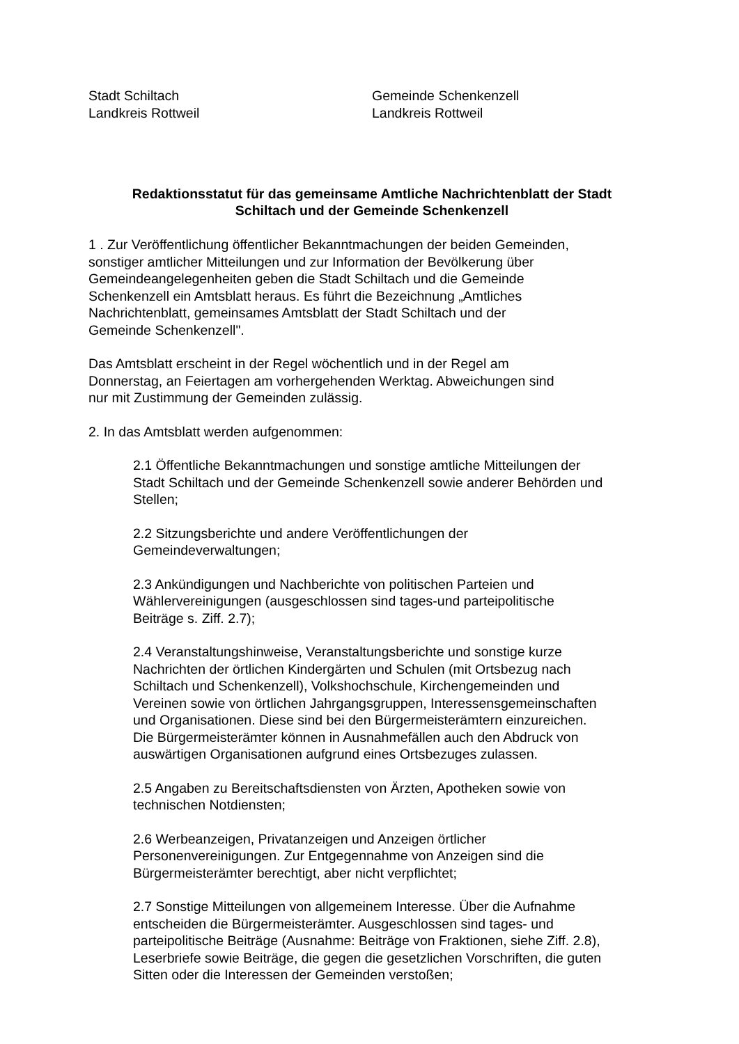Stadt Schiltach
Landkreis Rottweil
Gemeinde Schenkenzell
Landkreis Rottweil
Redaktionsstatut für das gemeinsame Amtliche Nachrichtenblatt der Stadt
Schiltach und der Gemeinde Schenkenzell
1 . Zur Veröffentlichung öffentlicher Bekanntmachungen der beiden Gemeinden,
sonstiger amtlicher Mitteilungen und zur Information der Bevölkerung über
Gemeindeangelegenheiten geben die Stadt Schiltach und die Gemeinde
Schenkenzell ein Amtsblatt heraus. Es führt die Bezeichnung „Amtliches
Nachrichtenblatt, gemeinsames Amtsblatt der Stadt Schiltach und der
Gemeinde Schenkenzell".
Das Amtsblatt erscheint in der Regel wöchentlich und in der Regel am
Donnerstag, an Feiertagen am vorhergehenden Werktag. Abweichungen sind
nur mit Zustimmung der Gemeinden zulässig.
2. In das Amtsblatt werden aufgenommen:
2.1 Öffentliche Bekanntmachungen und sonstige amtliche Mitteilungen der
Stadt Schiltach und der Gemeinde Schenkenzell sowie anderer Behörden und
Stellen;
2.2 Sitzungsberichte und andere Veröffentlichungen der
Gemeindeverwaltungen;
2.3 Ankündigungen und Nachberichte von politischen Parteien und
Wählervereinigungen (ausgeschlossen sind tages-und parteipolitische
Beiträge s. Ziff. 2.7);
2.4 Veranstaltungshinweise, Veranstaltungsberichte und sonstige kurze
Nachrichten der örtlichen Kindergärten und Schulen (mit Ortsbezug nach
Schiltach und Schenkenzell), Volkshochschule, Kirchengemeinden und
Vereinen sowie von örtlichen Jahrgangsgruppen, Interessensgemeinschaften
und Organisationen. Diese sind bei den Bürgermeisterämtern einzureichen.
Die Bürgermeisterämter können in Ausnahmefällen auch den Abdruck von
auswärtigen Organisationen aufgrund eines Ortsbezuges zulassen.
2.5 Angaben zu Bereitschaftsdiensten von Ärzten, Apotheken sowie von
technischen Notdiensten;
2.6 Werbeanzeigen, Privatanzeigen und Anzeigen örtlicher
Personenvereinigungen. Zur Entgegennahme von Anzeigen sind die
Bürgermeisterämter berechtigt, aber nicht verpflichtet;
2.7 Sonstige Mitteilungen von allgemeinem Interesse. Über die Aufnahme
entscheiden die Bürgermeisterämter. Ausgeschlossen sind tages- und
parteipolitische Beiträge (Ausnahme: Beiträge von Fraktionen, siehe Ziff. 2.8),
Leserbriefe sowie Beiträge, die gegen die gesetzlichen Vorschriften, die guten
Sitten oder die Interessen der Gemeinden verstoßen;